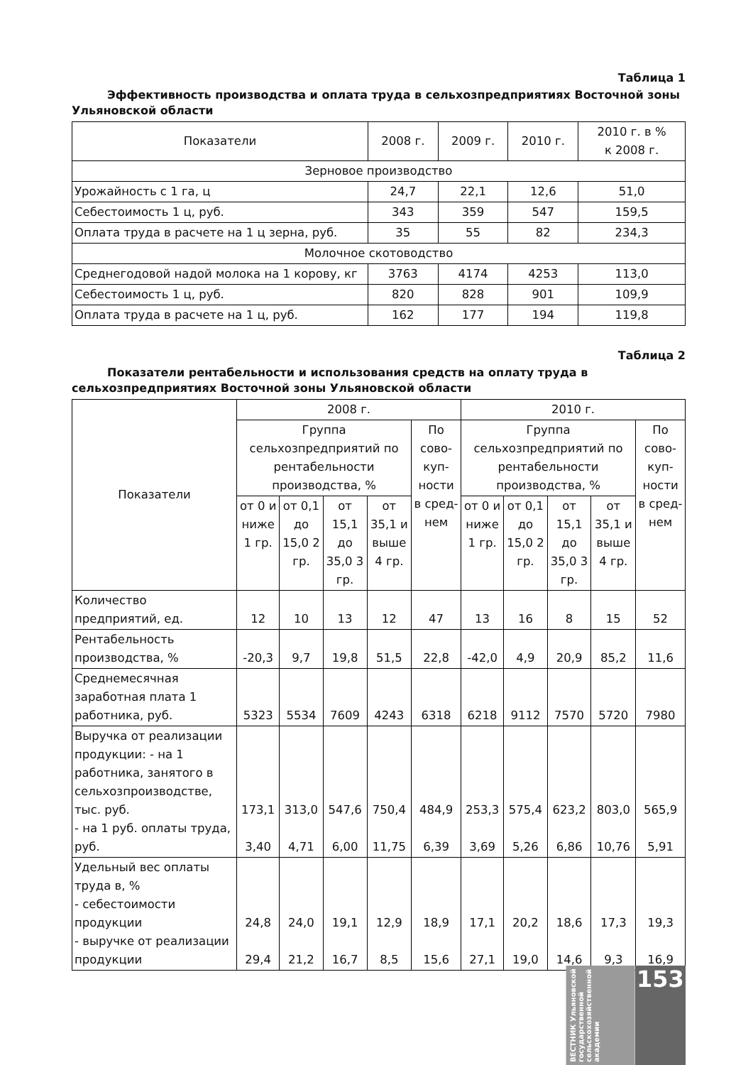Таблица 1
Эффективность производства и оплата труда в сельхозпредприятиях Восточной зоны Ульяновской области
| Показатели | 2008 г. | 2009 г. | 2010 г. | 2010 г. в % к 2008 г. |
| --- | --- | --- | --- | --- |
| Зерновое производство | | | | |
| Урожайность с 1 га, ц | 24,7 | 22,1 | 12,6 | 51,0 |
| Себестоимость 1 ц, руб. | 343 | 359 | 547 | 159,5 |
| Оплата труда в расчете на 1 ц зерна, руб. | 35 | 55 | 82 | 234,3 |
| Молочное скотоводство | | | | |
| Среднегодовой надой молока на 1 корову, кг | 3763 | 4174 | 4253 | 113,0 |
| Себестоимость 1 ц, руб. | 820 | 828 | 901 | 109,9 |
| Оплата труда в расчете на 1 ц, руб. | 162 | 177 | 194 | 119,8 |
Таблица 2
Показатели рентабельности и использования средств на оплату труда в сельхозпредприятиях Восточной зоны Ульяновской области
| Показатели | 2008 г. | | | | | 2010 г. | | | | |
| --- | --- | --- | --- | --- | --- | --- | --- | --- | --- | --- |
| | Группа сельхозпредприятий по рентабельности производства, % | | | | По сово-куп-ности в сред-нем | Группа сельхозпредприятий по рентабельности производства, % | | | | По сово-куп-ности в сред-нем |
| | от 0 и ниже 1 гр. | от 0,1 до 15,0 2 гр. | от 15,1 до 35,0 3 гр. | от 35,1 и выше 4 гр. | | от 0 и ниже 1 гр. | от 0,1 до 15,0 2 гр. | от 15,1 до 35,0 3 гр. | от 35,1 и выше 4 гр. | |
| Количество предприятий, ед. | 12 | 10 | 13 | 12 | 47 | 13 | 16 | 8 | 15 | 52 |
| Рентабельность производства, % | -20,3 | 9,7 | 19,8 | 51,5 | 22,8 | -42,0 | 4,9 | 20,9 | 85,2 | 11,6 |
| Среднемесячная заработная плата 1 работника, руб. | 5323 | 5534 | 7609 | 4243 | 6318 | 6218 | 9112 | 7570 | 5720 | 7980 |
| Выручка от реализации продукции: - на 1 работника, занятого в сельхозпроизводстве, тыс. руб. - на 1 руб. оплаты труда, руб. | 173,1 3,40 | 313,0 4,71 | 547,6 6,00 | 750,4 11,75 | 484,9 6,39 | 253,3 3,69 | 575,4 5,26 | 623,2 6,86 | 803,0 10,76 | 565,9 5,91 |
| Удельный вес оплаты труда в, % - себестоимости продукции - выручке от реализации продукции | 24,8 29,4 | 24,0 21,2 | 19,1 16,7 | 12,9 8,5 | 18,9 15,6 | 17,1 27,1 | 20,2 19,0 | 18,6 14,6 | 17,3 9,3 | 19,3 16,9 |
ВЕСТНИК Ульяновской государственной сельскохозяйственной академии
153